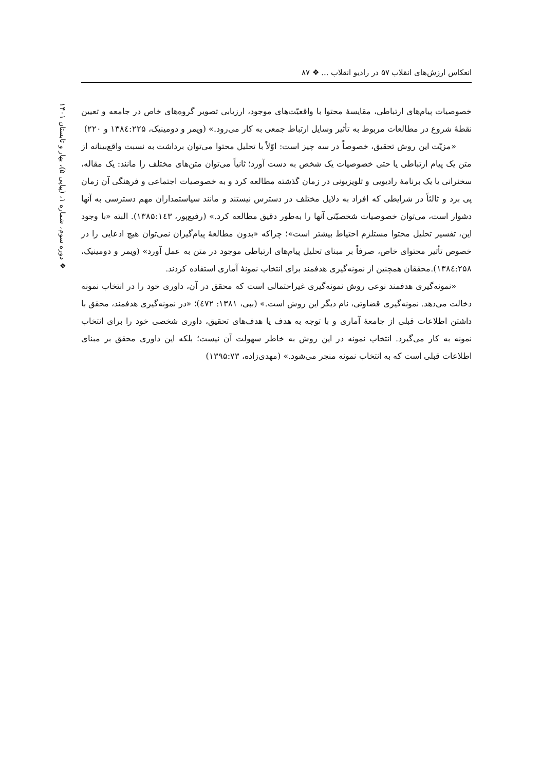انعکاس ارزش‌های انقلاب ۵۷ در رادیو انقلاب ... ❖ ۸۷
❖ دوره سوم، شماره ۱، (پیاپی ۵)، بهار و تابستان ۱۴۰۱
خصوصیات پیام‌های ارتباطی، مقایسهٔ محتوا با واقعیّت‌های موجود، ارزیابی تصویر گروه‌های خاص در جامعه و تعیین نقطهٔ شروع در مطالعات مربوط به تأثیر وسایل ارتباط جمعی به کار می‌رود.» (ویمر و دومینیک، ۱۳۸٤:۲۲۵ و ۲۲۰)
«مزیّت این روش تحقیق، خصوصاً در سه چیز است: اوّلاً با تحلیل محتوا می‌توان برداشت به نسبت واقع‌بینانه از متن یک پیام ارتباطی یا حتی خصوصیات یک شخص به دست آورد؛ ثانیاً می‌توان متن‌های مختلف را مانند: یک مقاله، سخنرانی یا یک برنامهٔ رادیویی و تلویزیونی در زمان گذشته مطالعه کرد و به خصوصیات اجتماعی و فرهنگی آن زمان پی برد و ثالثاً در شرایطی که افراد به دلایل مختلف در دسترس نیستند و مانند سیاستمداران مهم دسترسی به آنها دشوار است، می‌توان خصوصیات شخصیّتی آنها را به‌طور دقیق مطالعه کرد.» (رفیع‌پور، ۱۳۸۵:۱٤۳). البته «با وجود این، تفسیر تحلیل محتوا مستلزم احتیاط بیشتر است»؛ چراکه «بدون مطالعهٔ پیام‌گیران نمی‌توان هیچ ادعایی را در خصوص تأثیر محتوای خاص، صرفاً بر مبنای تحلیل پیام‌های ارتباطی موجود در متن به عمل آورد» (ویمر و دومینیک، ۱۳۸٤:۲۵۸).محققان همچنین از نمونه‌گیری هدفمند برای انتخاب نمونهٔ آماری استفاده کردند.
«نمونه‌گیری هدفمند نوعی روش نمونه‌گیری غیراحتمالی است که محقق در آن، داوری خود را در انتخاب نمونه دخالت می‌دهد. نمونه‌گیری قضاوتی، نام دیگر این روش است.» (ببی، ۱۳۸۱: ٤۷۲)؛ «در نمونه‌گیری هدفمند، محقق با داشتن اطلاعات قبلی از جامعهٔ آماری و با توجه به هدف یا هدف‌های تحقیق، داوری شخصی خود را برای انتخاب نمونه به کار می‌گیرد. انتخاب نمونه در این روش به خاطر سهولت آن نیست؛ بلکه این داوری محقق بر مبنای اطلاعات قبلی است که به انتخاب نمونه منجر می‌شود.» (مهدی‌زاده، ۱۳۹۵:۷۳)